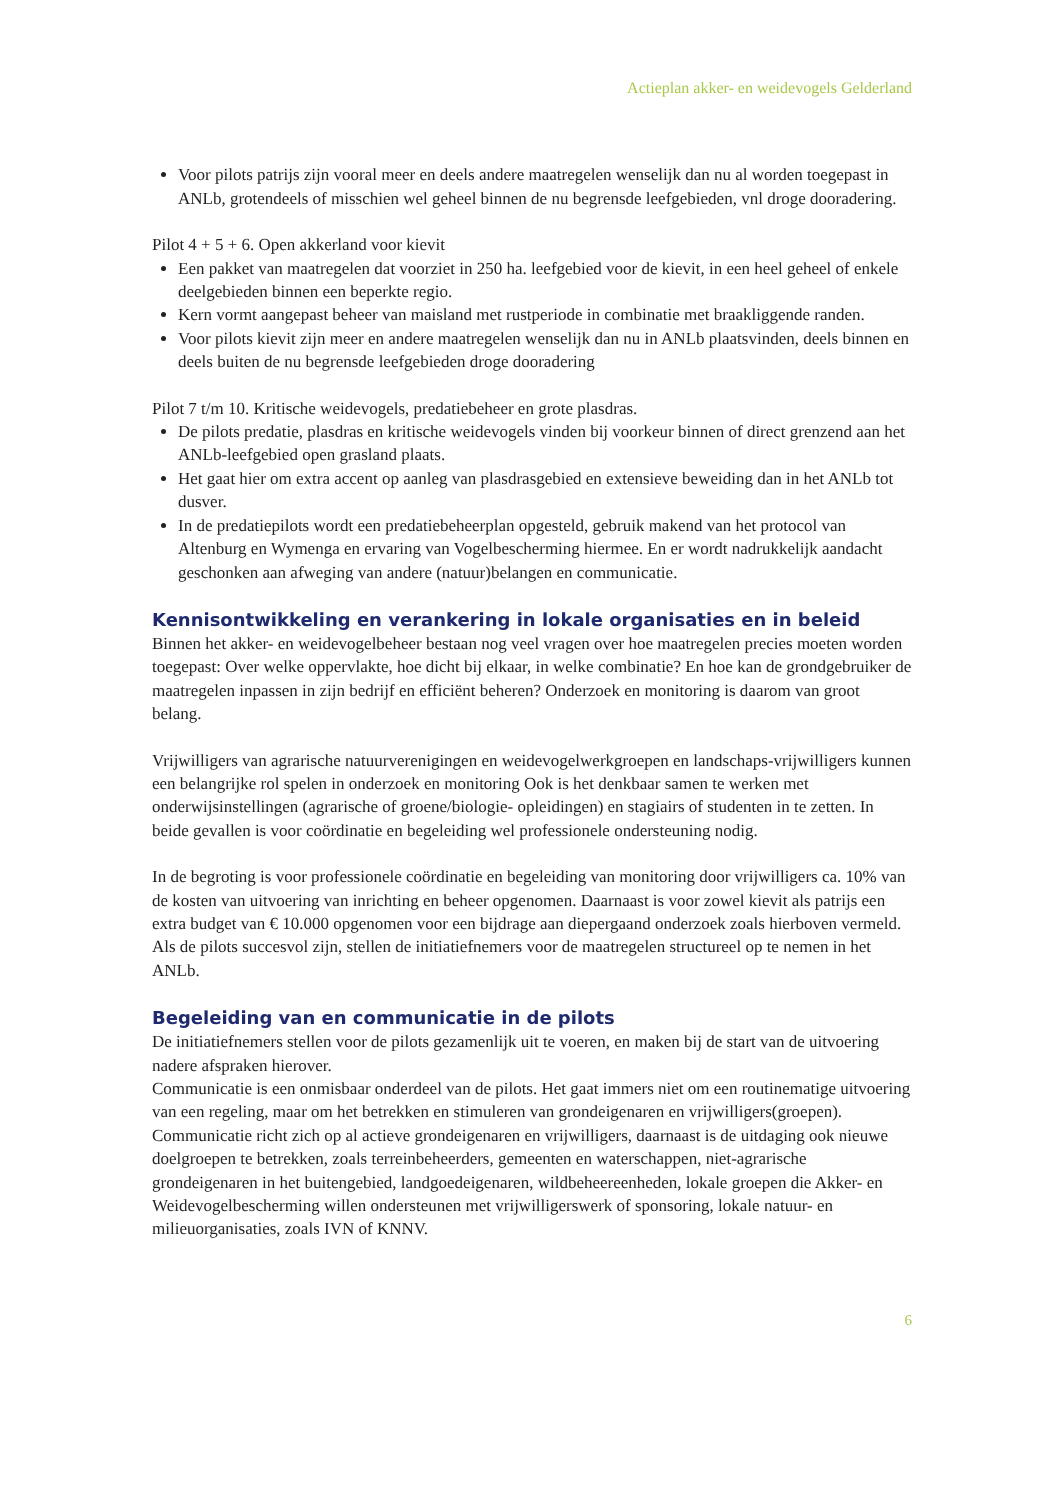Actieplan akker- en weidevogels Gelderland
Voor pilots patrijs zijn vooral meer en deels andere maatregelen wenselijk dan nu al worden toegepast in ANLb, grotendeels of misschien wel geheel binnen de nu begrensde leefgebieden, vnl droge dooradering.
Pilot 4 + 5 + 6. Open akkerland voor kievit
Een pakket van maatregelen dat voorziet in 250 ha. leefgebied voor de kievit, in een heel geheel of enkele deelgebieden binnen een beperkte regio.
Kern vormt aangepast beheer van maisland met rustperiode in combinatie met braakliggende randen.
Voor pilots kievit zijn meer en andere maatregelen wenselijk dan nu in ANLb plaatsvinden, deels binnen en deels buiten de nu begrensde leefgebieden droge dooradering
Pilot 7 t/m 10. Kritische weidevogels, predatiebeheer en grote plasdras.
De pilots predatie, plasdras en kritische weidevogels vinden bij voorkeur binnen of direct grenzend aan het ANLb-leefgebied open grasland plaats.
Het gaat hier om extra accent op aanleg van plasdrasgebied en extensieve beweiding dan in het ANLb tot dusver.
In de predatiepilots wordt een predatiebeheerplan opgesteld, gebruik makend van het protocol van Altenburg en Wymenga en ervaring van Vogelbescherming hiermee. En er wordt nadrukkelijk aandacht geschonken aan afweging van andere (natuur)belangen en communicatie.
Kennisontwikkeling en verankering in lokale organisaties en in beleid
Binnen het akker- en weidevogelbeheer bestaan nog veel vragen over hoe maatregelen precies moeten worden toegepast: Over welke oppervlakte, hoe dicht bij elkaar, in welke combinatie? En hoe kan de grondgebruiker de maatregelen inpassen in zijn bedrijf en efficiënt beheren? Onderzoek en monitoring is daarom van groot belang.
Vrijwilligers van agrarische natuurverenigingen en weidevogelwerkgroepen en landschaps-vrijwilligers kunnen een belangrijke rol spelen in onderzoek en monitoring Ook is het denkbaar samen te werken met onderwijsinstellingen (agrarische of groene/biologie- opleidingen) en stagiairs of studenten in te zetten. In beide gevallen is voor coördinatie en begeleiding wel professionele ondersteuning nodig.
In de begroting is voor professionele coördinatie en begeleiding van monitoring door vrijwilligers ca. 10% van de kosten van uitvoering van inrichting en beheer opgenomen. Daarnaast is voor zowel kievit als patrijs een extra budget van € 10.000 opgenomen voor een bijdrage aan diepergaand onderzoek zoals hierboven vermeld.
Als de pilots succesvol zijn, stellen de initiatiefnemers voor de maatregelen structureel op te nemen in het ANLb.
Begeleiding van en communicatie in de pilots
De initiatiefnemers stellen voor de pilots gezamenlijk uit te voeren, en maken bij de start van de uitvoering nadere afspraken hierover.
Communicatie is een onmisbaar onderdeel van de pilots. Het gaat immers niet om een routinematige uitvoering van een regeling, maar om het betrekken en stimuleren van grondeigenaren en vrijwilligers(groepen).
Communicatie richt zich op al actieve grondeigenaren en vrijwilligers, daarnaast is de uitdaging ook nieuwe doelgroepen te betrekken, zoals terreinbeheerders, gemeenten en waterschappen, niet-agrarische grondeigenaren in het buitengebied, landgoedeigenaren, wildbeheereenheden, lokale groepen die Akker- en Weidevogelbescherming willen ondersteunen met vrijwilligerswerk of sponsoring, lokale natuur- en milieuorganisaties, zoals IVN of KNNV.
6